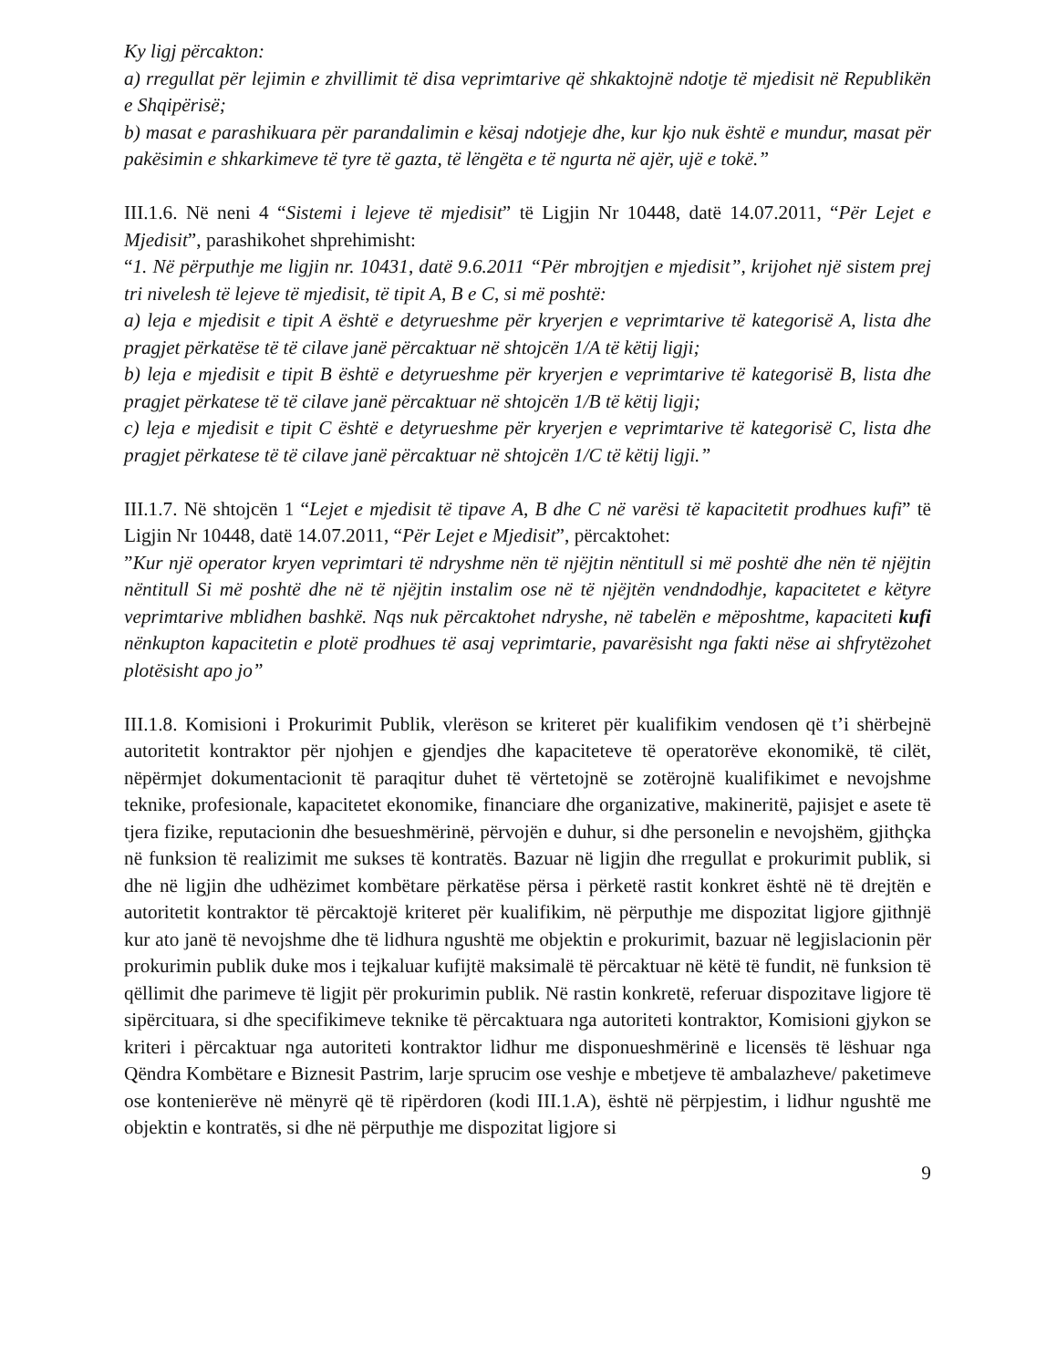Ky ligj përcakton:
a) rregullat për lejimin e zhvillimit të disa veprimtarive që shkaktojnë ndotje të mjedisit në Republikën e Shqipërisë;
b) masat e parashikuara për parandalimin e kësaj ndotjeje dhe, kur kjo nuk është e mundur, masat për pakësimin e shkarkimeve të tyre të gazta, të lëngëta e të ngurta në ajër, ujë e tokë.”
III.1.6. Në neni 4 “Sistemi i lejeve të mjedisit” të Ligjin Nr 10448, datë 14.07.2011, “Për Lejet e Mjedisit”, parashikohet shprehimisht:
“1. Në përputhje me ligjin nr. 10431, datë 9.6.2011 “Për mbrojtjen e mjedisit”, krijohet një sistem prej tri nivelesh të lejeve të mjedisit, të tipit A, B e C, si më poshtë:
a) leja e mjedisit e tipit A është e detyrueshme për kryerjen e veprimtarive të kategorisë A, lista dhe pragjet përkatëse të të cilave janë përcaktuar në shtojcën 1/A të këtij ligji;
b) leja e mjedisit e tipit B është e detyrueshme për kryerjen e veprimtarive të kategorisë B, lista dhe pragjet përkatese të të cilave janë përcaktuar në shtojcën 1/B të këtij ligji;
c) leja e mjedisit e tipit C është e detyrueshme për kryerjen e veprimtarive të kategorisë C, lista dhe pragjet përkatese të të cilave janë përcaktuar në shtojcën 1/C të këtij ligji.”
III.1.7. Në shtojcën 1 “Lejet e mjedisit të tipave A, B dhe C në varësi të kapacitetit prodhues kufi” të Ligjin Nr 10448, datë 14.07.2011, “Për Lejet e Mjedisit”, përcaktohet:
”Kur një operator kryen veprimtari të ndryshme nën të njëjtin nëntitull si më poshtë dhe nën të njëjtin nëntitull Si më poshtë dhe në të njëjtin instalim ose në të njëjtën vendndodhje, kapacitetet e këtyre veprimtarive mblidhen bashkë. Nqs nuk përcaktohet ndryshe, në tabelën e mëposhtme, kapaciteti kufi nënkupton kapacitetin e plotë prodhues të asaj veprimtarie, pavarësisht nga fakti nëse ai shfrytëzohet plotësisht apo jo”
III.1.8. Komisioni i Prokurimit Publik, vlerëson se kriteret për kualifikim vendosen që t’i shërbejnë autoritetit kontraktor për njohjen e gjendjes dhe kapaciteteve të operatorëve ekonomikë, të cilët, nëpërmjet dokumentacionit të paraqitur duhet të vërtetojnë se zotërojnë kualifikimet e nevojshme teknike, profesionale, kapacitetet ekonomike, financiare dhe organizative, makineritë, pajisjet e asete të tjera fizike, reputacionin dhe besueshmërinë, përvojën e duhur, si dhe personelin e nevojshëm, gjithçka në funksion të realizimit me sukses të kontratës. Bazuar në ligjin dhe rregullat e prokurimit publik, si dhe në ligjin dhe udhëzimet kombëtare përkatëse përsa i përketë rastit konkret është në të drejtën e autoritetit kontraktor të përcaktojë kriteret për kualifikim, në përputhje me dispozitat ligjore gjithnjë kur ato janë të nevojshme dhe të lidhura ngushtë me objektin e prokurimit, bazuar në legjislacionin për prokurimin publik duke mos i tejkaluar kufijtë maksimalë të përcaktuar në këtë të fundit, në funksion të qëllimit dhe parimeve të ligjit për prokurimin publik. Në rastin konkretë, referuar dispozitave ligjore të sipërcituara, si dhe specifikimeve teknike të përcaktuara nga autoriteti kontraktor, Komisioni gjykon se kriteri i përcaktuar nga autoriteti kontraktor lidhur me disponueshmërinë e licensës të lëshuar nga Qëndra Kombëtare e Biznesit Pastrim, larje sprucim ose veshje e mbetjeve të ambalazheve/ paketimeve ose kontenierëve në mënyrë që të ripërdoren (kodi III.1.A), është në përpjestim, i lidhur ngushtë me objektin e kontratës, si dhe në përputhje me dispozitat ligjore si
9